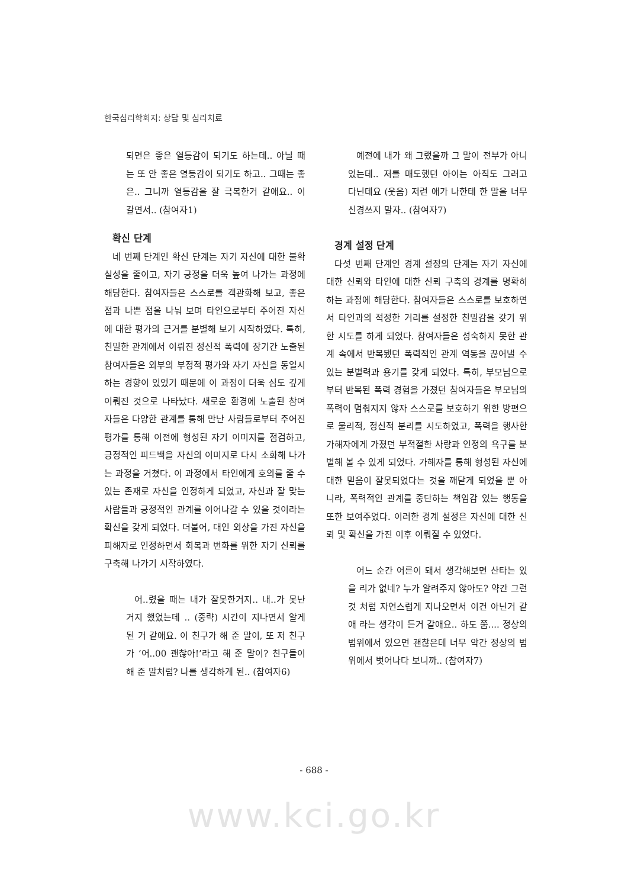한국심리학회지: 상담 및 심리치료
되면은 좋은 열등감이 되기도 하는데.. 아닐 때는 또 안 좋은 열등감이 되기도 하고.. 그때는 좋은.. 그니까 열등감을 잘 극복한거 같애요.. 이 갈면서.. (참여자1)
확신 단계
네 번째 단계인 확신 단계는 자기 자신에 대한 불확실성을 줄이고, 자기 긍정을 더욱 높여 나가는 과정에 해당한다. 참여자들은 스스로를 객관화해 보고, 좋은 점과 나쁜 점을 나눠 보며 타인으로부터 주어진 자신에 대한 평가의 근거를 분별해 보기 시작하였다. 특히, 친밀한 관계에서 이뤄진 정신적 폭력에 장기간 노출된 참여자들은 외부의 부정적 평가와 자기 자신을 동일시하는 경향이 있었기 때문에 이 과정이 더욱 심도 깊게 이뤄진 것으로 나타났다. 새로운 환경에 노출된 참여자들은 다양한 관계를 통해 만난 사람들로부터 주어진 평가를 통해 이전에 형성된 자기 이미지를 점검하고, 긍정적인 피드백을 자신의 이미지로 다시 소화해 나가는 과정을 거쳤다. 이 과정에서 타인에게 호의를 줄 수 있는 존재로 자신을 인정하게 되었고, 자신과 잘 맞는 사람들과 긍정적인 관계를 이어나갈 수 있을 것이라는 확신을 갖게 되었다. 더불어, 대인 외상을 가진 자신을 피해자로 인정하면서 회복과 변화를 위한 자기 신뢰를 구축해 나가기 시작하였다.
어..렸을 때는 내가 잘못한거지.. 내..가 못난거지 했었는데 .. (중략) 시간이 지나면서 알게 된 거 같애요. 이 친구가 해 준 말이, 또 저 친구가 ‘어..00 괜찮아!’라고 해 준 말이? 친구들이 해 준 말처럼? 나를 생각하게 된.. (참여자6)
예전에 내가 왜 그랬을까 그 말이 전부가 아니었는데.. 저를 매도했던 아이는 아직도 그러고 다닌데요 (웃음) 저런 애가 나한테 한 말을 너무 신경쓰지 말자.. (참여자7)
경계 설정 단계
다섯 번째 단계인 경계 설정의 단계는 자기 자신에 대한 신뢰와 타인에 대한 신뢰 구축의 경계를 명확히 하는 과정에 해당한다. 참여자들은 스스로를 보호하면서 타인과의 적정한 거리를 설정한 친밀감을 갖기 위한 시도를 하게 되었다. 참여자들은 성숙하지 못한 관계 속에서 반복됐던 폭력적인 관계 역동을 끊어낼 수 있는 분별력과 용기를 갖게 되었다. 특히, 부모님으로부터 반복된 폭력 경험을 가졌던 참여자들은 부모님의 폭력이 멈춰지지 않자 스스로를 보호하기 위한 방편으로 물리적, 정신적 분리를 시도하였고, 폭력을 행사한 가해자에게 가졌던 부적절한 사랑과 인정의 욕구를 분별해 볼 수 있게 되었다. 가해자를 통해 형성된 자신에 대한 믿음이 잘못되었다는 것을 깨닫게 되었을 뿐 아니라, 폭력적인 관계를 중단하는 책임감 있는 행동을 또한 보여주었다. 이러한 경계 설정은 자신에 대한 신뢰 및 확신을 가진 이후 이뤄질 수 있었다.
어느 순간 어른이 돼서 생각해보면 산타는 있을 리가 없네? 누가 알려주지 않아도? 약간 그런 것 처럼 자연스럽게 지나오면서 이건 아닌거 같애 라는 생각이 든거 같애요.. 하도 쭘.... 정상의 범위에서 있으면 괜찮은데 너무 약간 정상의 범위에서 벗어나다 보니까.. (참여자7)
- 688 -
www.kci.go.kr